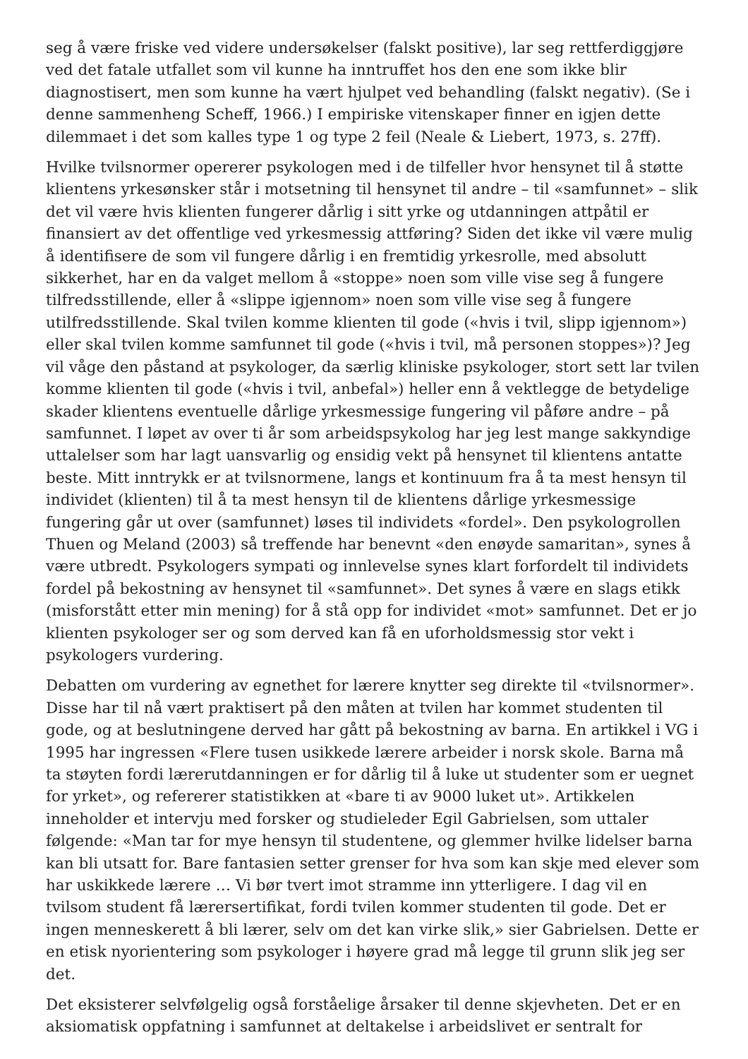seg å være friske ved videre undersøkelser (falskt positive), lar seg rettferdiggjøre ved det fatale utfallet som vil kunne ha inntruffet hos den ene som ikke blir diagnostisert, men som kunne ha vært hjulpet ved behandling (falskt negativ). (Se i denne sammenheng Scheff, 1966.) I empiriske vitenskaper finner en igjen dette dilemmaet i det som kalles type 1 og type 2 feil (Neale & Liebert, 1973, s. 27ff).
Hvilke tvilsnormer opererer psykologen med i de tilfeller hvor hensynet til å støtte klientens yrkesønsker står i motsetning til hensynet til andre – til «samfunnet» – slik det vil være hvis klienten fungerer dårlig i sitt yrke og utdanningen attpåtil er finansiert av det offentlige ved yrkesmessig attføring? Siden det ikke vil være mulig å identifisere de som vil fungere dårlig i en fremtidig yrkesrolle, med absolutt sikkerhet, har en da valget mellom å «stoppe» noen som ville vise seg å fungere tilfredsstillende, eller å «slippe igjennom» noen som ville vise seg å fungere utilfredsstillende. Skal tvilen komme klienten til gode («hvis i tvil, slipp igjennom») eller skal tvilen komme samfunnet til gode («hvis i tvil, må personen stoppes»)? Jeg vil våge den påstand at psykologer, da særlig kliniske psykologer, stort sett lar tvilen komme klienten til gode («hvis i tvil, anbefal») heller enn å vektlegge de betydelige skader klientens eventuelle dårlige yrkesmessige fungering vil påføre andre – på samfunnet. I løpet av over ti år som arbeidspsykolog har jeg lest mange sakkyndige uttalelser som har lagt uansvarlig og ensidig vekt på hensynet til klientens antatte beste. Mitt inntrykk er at tvilsnormene, langs et kontinuum fra å ta mest hensyn til individet (klienten) til å ta mest hensyn til de klientens dårlige yrkesmessige fungering går ut over (samfunnet) løses til individets «fordel». Den psykologrollen Thuen og Meland (2003) så treffende har benevnt «den enøyde samaritan», synes å være utbredt. Psykologers sympati og innlevelse synes klart forfordelt til individets fordel på bekostning av hensynet til «samfunnet». Det synes å være en slags etikk (misforstått etter min mening) for å stå opp for individet «mot» samfunnet. Det er jo klienten psykologer ser og som derved kan få en uforholdsmessig stor vekt i psykologers vurdering.
Debatten om vurdering av egnethet for lærere knytter seg direkte til «tvilsnormer». Disse har til nå vært praktisert på den måten at tvilen har kommet studenten til gode, og at beslutningene derved har gått på bekostning av barna. En artikkel i VG i 1995 har ingressen «Flere tusen usikkede lærere arbeider i norsk skole. Barna må ta støyten fordi lærerutdanningen er for dårlig til å luke ut studenter som er uegnet for yrket», og refererer statistikken at «bare ti av 9000 luket ut». Artikkelen inneholder et intervju med forsker og studieleder Egil Gabrielsen, som uttaler følgende: «Man tar for mye hensyn til studentene, og glemmer hvilke lidelser barna kan bli utsatt for. Bare fantasien setter grenser for hva som kan skje med elever som har uskikkede lærere … Vi bør tvert imot stramme inn ytterligere. I dag vil en tvilsom student få lærersertifikat, fordi tvilen kommer studenten til gode. Det er ingen menneskerett å bli lærer, selv om det kan virke slik,» sier Gabrielsen. Dette er en etisk nyorientering som psykologer i høyere grad må legge til grunn slik jeg ser det.
Det eksisterer selvfølgelig også forståelige årsaker til denne skjevheten. Det er en aksiomatisk oppfatning i samfunnet at deltakelse i arbeidslivet er sentralt for